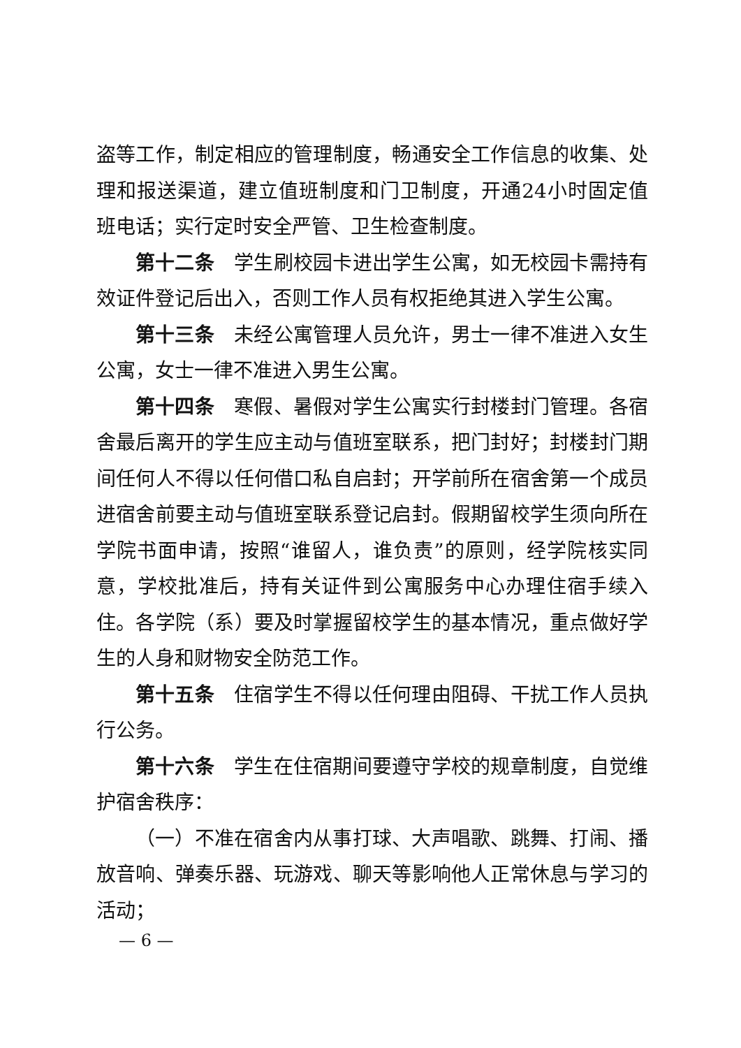盗等工作，制定相应的管理制度，畅通安全工作信息的收集、处理和报送渠道，建立值班制度和门卫制度，开通24小时固定值班电话；实行定时安全严管、卫生检查制度。
第十二条　学生刷校园卡进出学生公寓，如无校园卡需持有效证件登记后出入，否则工作人员有权拒绝其进入学生公寓。
第十三条　未经公寓管理人员允许，男士一律不准进入女生公寓，女士一律不准进入男生公寓。
第十四条　寒假、暑假对学生公寓实行封楼封门管理。各宿舍最后离开的学生应主动与值班室联系，把门封好；封楼封门期间任何人不得以任何借口私自启封；开学前所在宿舍第一个成员进宿舍前要主动与值班室联系登记启封。假期留校学生须向所在学院书面申请，按照“谁留人，谁负责”的原则，经学院核实同意，学校批准后，持有关证件到公寓服务中心办理住宿手续入住。各学院（系）要及时掌握留校学生的基本情况，重点做好学生的人身和财物安全防范工作。
第十五条　住宿学生不得以任何理由阻碍、干扰工作人员执行公务。
第十六条　学生在住宿期间要遵守学校的规章制度，自觉维护宿舍秩序：
（一）不准在宿舍内从事打球、大声唱歌、跳舞、打闹、播放音响、弹奏乐器、玩游戏、聊天等影响他人正常休息与学习的活动；
— 6 —